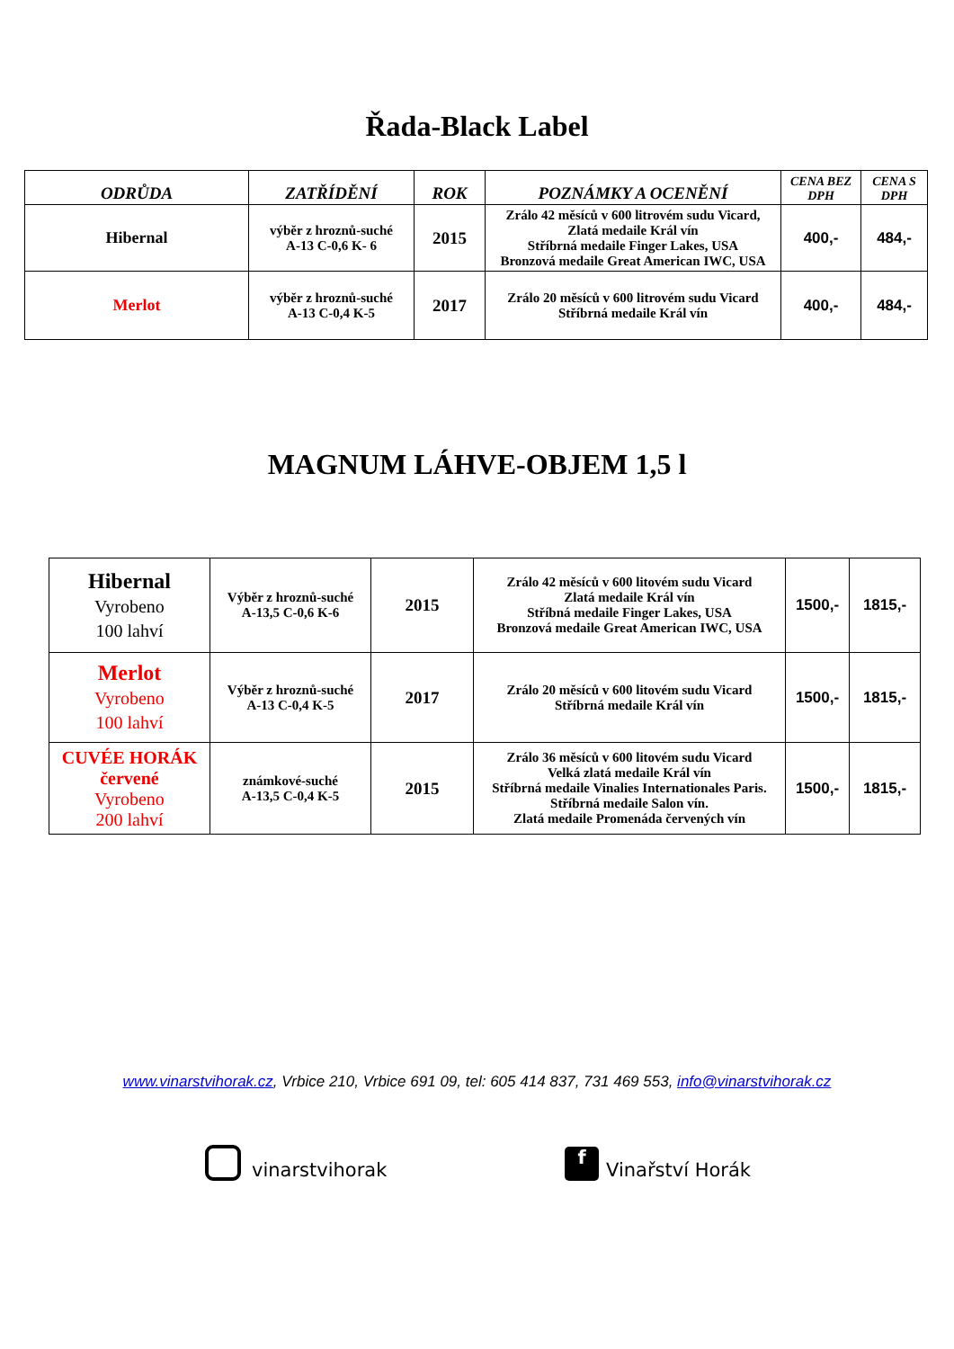Řada-Black Label
| ODRŮDA | ZATŘÍDĚNÍ | ROK | POZNÁMKY A OCENĚNÍ | CENA BEZ DPH | CENA S DPH |
| --- | --- | --- | --- | --- | --- |
| Hibernal | výběr z hroznů-suché A-13 C-0,6 K- 6 | 2015 | Zrálo 42 měsíců v 600 litrovém sudu Vicard, Zlatá medaile Král vín Stříbrná medaile Finger Lakes, USA Bronzová medaile Great American IWC, USA | 400,- | 484,- |
| Merlot | výběr z hroznů-suché A-13 C-0,4 K-5 | 2017 | Zrálo 20 měsíců v 600 litrovém sudu Vicard Stříbrná medaile Král vín | 400,- | 484,- |
MAGNUM LÁHVE-OBJEM 1,5 l
| Hibernal Vyrobeno 100 lahví | Výběr z hroznů-suché A-13,5 C-0,6 K-6 | 2015 | Zrálo 42 měsíců v 600 litovém sudu Vicard Zlatá medaile Král vín Stříbná medaile Finger Lakes, USA Bronzová medaile Great American IWC, USA | 1500,- | 1815,- |
| Merlot Vyrobeno 100 lahví | Výběr z hroznů-suché A-13 C-0,4 K-5 | 2017 | Zrálo 20 měsíců v 600 litovém sudu Vicard Stříbrná medaile Král vín | 1500,- | 1815,- |
| CUVÉE HORÁK červené Vyrobeno 200 lahví | známkové-suché A-13,5 C-0,4 K-5 | 2015 | Zrálo 36 měsíců v 600 litovém sudu Vicard Velká zlatá medaile Král vín Stříbrná medaile Vinalies Internationales Paris. Stříbrná medaile Salon vín. Zlatá medaile Promenáda červených vín | 1500,- | 1815,- |
www.vinarstvihorak.cz, Vrbice 210, Vrbice 691 09, tel: 605 414 837, 731 469 553, info@vinarstvihorak.cz
vinarstvihorak
f Vinařství Horák